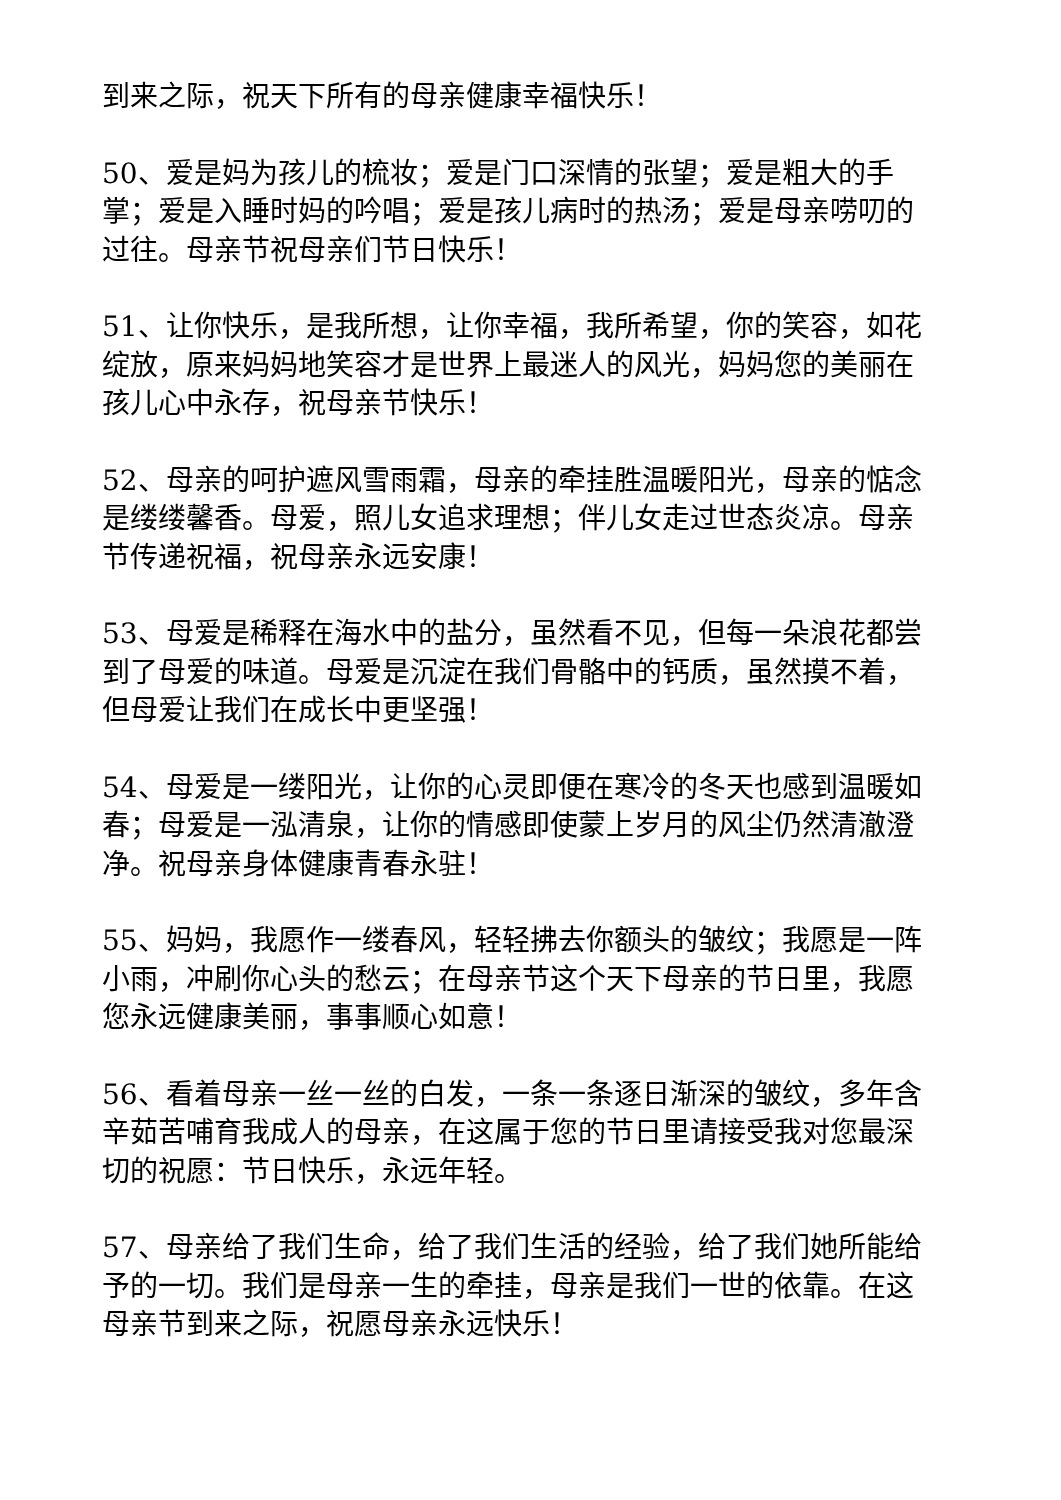到来之际，祝天下所有的母亲健康幸福快乐！
50、爱是妈为孩儿的梳妆；爱是门口深情的张望；爱是粗大的手掌；爱是入睡时妈的吟唱；爱是孩儿病时的热汤；爱是母亲唠叨的过往。母亲节祝母亲们节日快乐！
51、让你快乐，是我所想，让你幸福，我所希望，你的笑容，如花绽放，原来妈妈地笑容才是世界上最迷人的风光，妈妈您的美丽在孩儿心中永存，祝母亲节快乐！
52、母亲的呵护遮风雪雨霜，母亲的牵挂胜温暖阳光，母亲的惦念是缕缕馨香。母爱，照儿女追求理想；伴儿女走过世态炎凉。母亲节传递祝福，祝母亲永远安康！
53、母爱是稀释在海水中的盐分，虽然看不见，但每一朵浪花都尝到了母爱的味道。母爱是沉淀在我们骨骼中的钙质，虽然摸不着，但母爱让我们在成长中更坚强！
54、母爱是一缕阳光，让你的心灵即便在寒冷的冬天也感到温暖如春；母爱是一泓清泉，让你的情感即使蒙上岁月的风尘仍然清澈澄净。祝母亲身体健康青春永驻！
55、妈妈，我愿作一缕春风，轻轻拂去你额头的皱纹；我愿是一阵小雨，冲刷你心头的愁云；在母亲节这个天下母亲的节日里，我愿您永远健康美丽，事事顺心如意！
56、看着母亲一丝一丝的白发，一条一条逐日渐深的皱纹，多年含辛茹苦哺育我成人的母亲，在这属于您的节日里请接受我对您最深切的祝愿：节日快乐，永远年轻。
57、母亲给了我们生命，给了我们生活的经验，给了我们她所能给予的一切。我们是母亲一生的牵挂，母亲是我们一世的依靠。在这母亲节到来之际，祝愿母亲永远快乐！